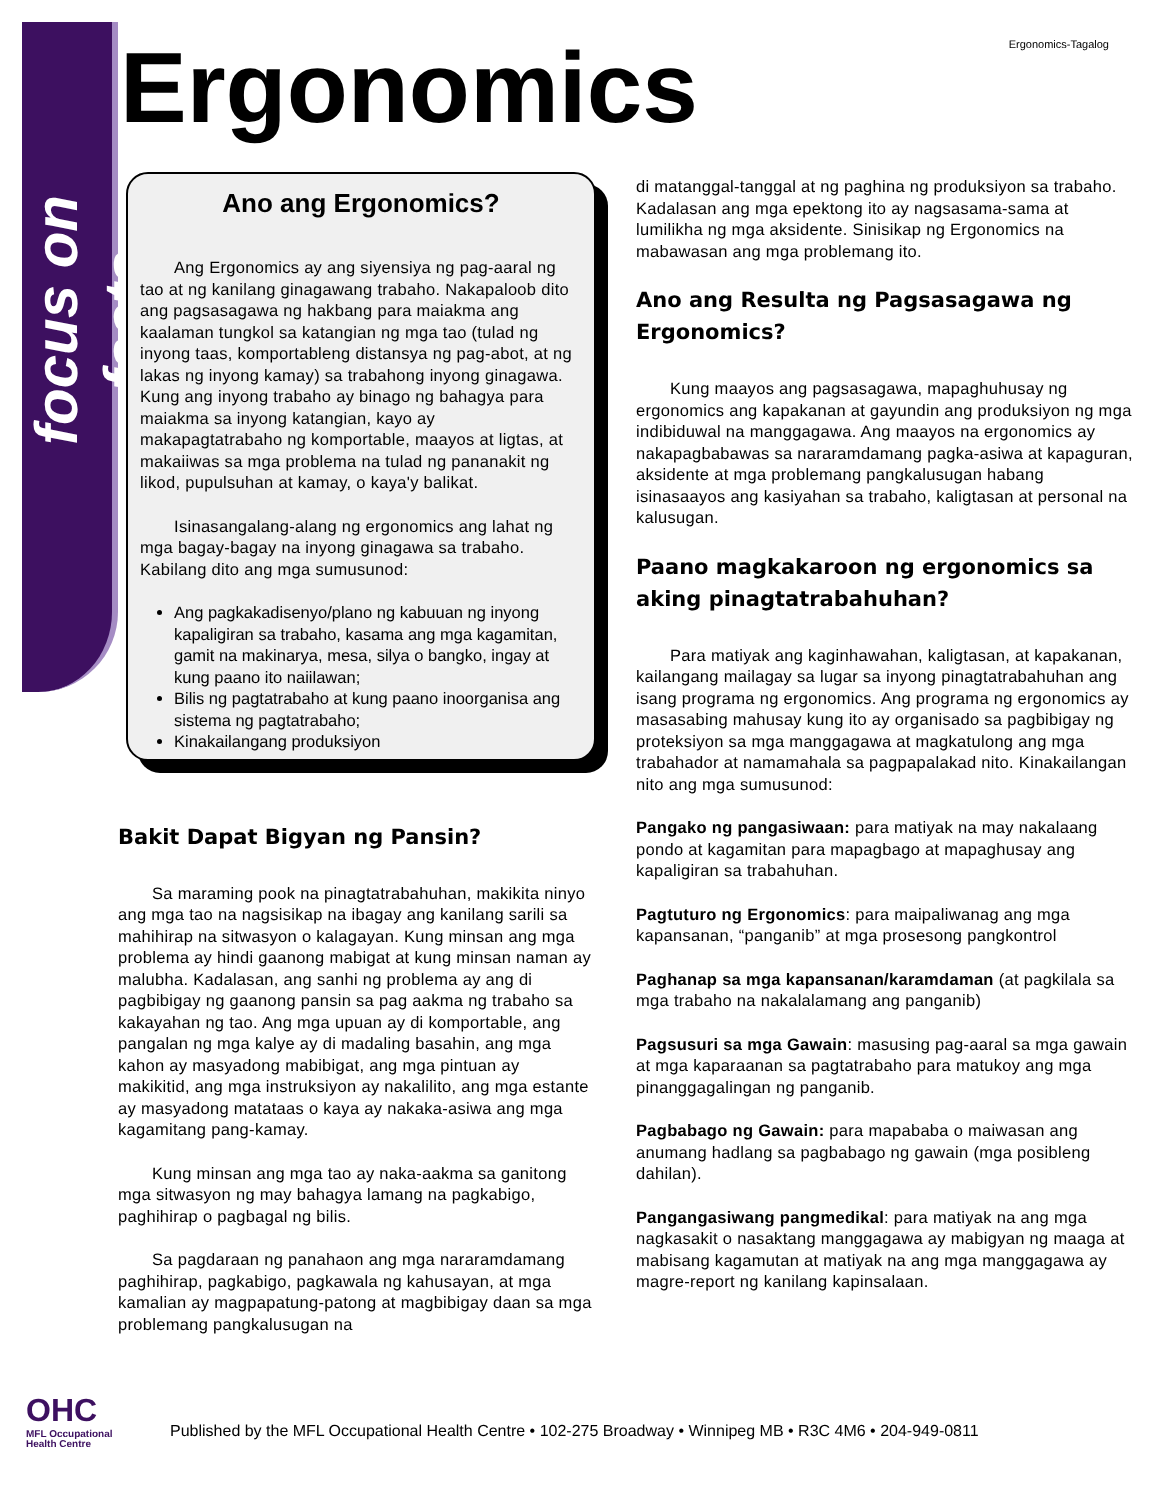focus on facts
Ergonomics-Tagalog Ergonomics
Ano ang Ergonomics?
Ang Ergonomics ay ang siyensiya ng pag-aaral ng tao at ng kanilang ginagawang trabaho. Nakapaloob dito ang pagsasagawa ng hakbang para maiakma ang kaalaman tungkol sa katangian ng mga tao (tulad ng inyong taas, komportableng distansya ng pag-abot, at ng lakas ng inyong kamay) sa trabahong inyong ginagawa. Kung ang inyong trabaho ay binago ng bahagya para maiakma sa inyong katangian, kayo ay makapagtatrabaho ng komportable, maayos at ligtas, at makaiiwas sa mga problema na tulad ng pananakit ng likod, pupulsuhan at kamay, o kaya'y balikat.
Isinasangalang-alang ng ergonomics ang lahat ng mga bagay-bagay na inyong ginagawa sa trabaho. Kabilang dito ang mga sumusunod:
Ang pagkakadisenyo/plano ng kabuuan ng inyong kapaligiran sa trabaho, kasama ang mga kagamitan, gamit na makinarya, mesa, silya o bangko, ingay at kung paano ito naiilawan;
Bilis ng pagtatrabaho at kung paano inoorganisa ang sistema ng pagtatrabaho;
Kinakailangang produksiyon
Bakit Dapat Bigyan ng Pansin?
Sa maraming pook na pinagtatrabahuhan, makikita ninyo ang mga tao na nagsisikap na ibagay ang kanilang sarili sa mahihirap na sitwasyon o kalagayan. Kung minsan ang mga problema ay hindi gaanong mabigat at kung minsan naman ay malubha. Kadalasan, ang sanhi ng problema ay ang di pagbibigay ng gaanong pansin sa pag aakma ng trabaho sa kakayahan ng tao. Ang mga upuan ay di komportable, ang pangalan ng mga kalye ay di madaling basahin, ang mga kahon ay masyadong mabibigat, ang mga pintuan ay makikitid, ang mga instruksiyon ay nakalilito, ang mga estante ay masyadong matataas o kaya ay nakaka-asiwa ang mga kagamitang pang-kamay.
Kung minsan ang mga tao ay naka-aakma sa ganitong mga sitwasyon ng may bahagya lamang na pagkabigo, paghihirap o pagbagal ng bilis.
Sa pagdaraan ng panahaon ang mga nararamdamang paghihirap, pagkabigo, pagkawala ng kahusayan, at mga kamalian ay magpapatung-patong at magbibigay daan sa mga problemang pangkalusugan na
di matanggal-tanggal at ng paghina ng produksiyon sa trabaho. Kadalasan ang mga epektong ito ay nagsasama-sama at lumilikha ng mga aksidente. Sinisikap ng Ergonomics na mabawasan ang mga problemang ito.
Ano ang Resulta ng Pagsasagawa ng Ergonomics?
Kung maayos ang pagsasagawa, mapaghuhusay ng ergonomics ang kapakanan at gayundin ang produksiyon ng mga indibiduwal na manggagawa. Ang maayos na ergonomics ay nakapagbabawas sa nararamdamang pagka-asiwa at kapaguran, aksidente at mga problemang pangkalusugan habang isinasaayos ang kasiyahan sa trabaho, kaligtasan at personal na kalusugan.
Paano magkakaroon ng ergonomics sa aking pinagtatrabahuhan?
Para matiyak ang kaginhawahan, kaligtasan, at kapakanan, kailangang mailagay sa lugar sa inyong pinagtatrabahuhan ang isang programa ng ergonomics. Ang programa ng ergonomics ay masasabing mahusay kung ito ay organisado sa pagbibigay ng proteksiyon sa mga manggagawa at magkatulong ang mga trabahador at namamahala sa pagpapalakad nito. Kinakailangan nito ang mga sumusunod:
Pangako ng pangasiwaan: para matiyak na may nakalaang pondo at kagamitan para mapagbago at mapaghusay ang kapaligiran sa trabahuhan.
Pagtuturo ng Ergonomics: para maipaliwanag ang mga kapansanan, “panganib” at mga prosesong pangkontrol
Paghanap sa mga kapansanan/karamdaman (at pagkilala sa mga trabaho na nakalalamang ang panganib)
Pagsusuri sa mga Gawain: masusing pag-aaral sa mga gawain at mga kaparaanan sa pagtatrabaho para matukoy ang mga pinanggagalingan ng panganib.
Pagbabago ng Gawain: para mapababa o maiwasan ang anumang hadlang sa pagbabago ng gawain (mga posibleng dahilan).
Pangangasiwang pangmedikal: para matiyak na ang mga nagkasakit o nasaktang manggagawa ay mabigyan ng maaga at mabisang kagamutan at matiyak na ang mga manggagawa ay magre-report ng kanilang kapinsalaan.
OHC
MFL Occupational
Health Centre
Published by the MFL Occupational Health Centre • 102-275 Broadway • Winnipeg MB • R3C 4M6 • 204-949-0811